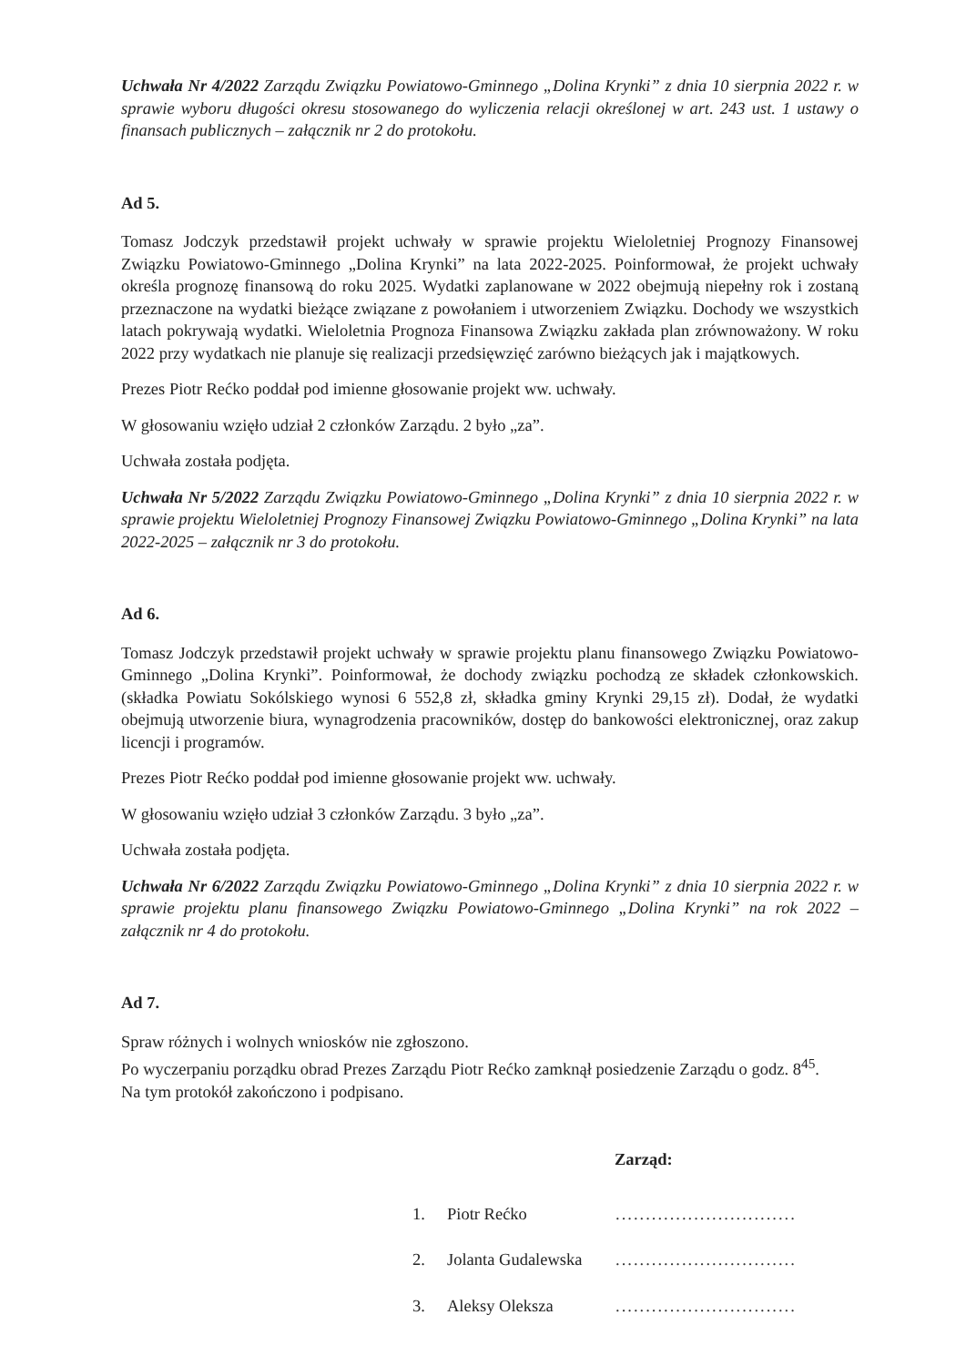Uchwała Nr 4/2022 Zarządu Związku Powiatowo-Gminnego „Dolina Krynki” z dnia 10 sierpnia 2022 r. w sprawie wyboru długości okresu stosowanego do wyliczenia relacji określonej w art. 243 ust. 1 ustawy o finansach publicznych – załącznik nr 2 do protokołu.
Ad 5.
Tomasz Jodczyk przedstawił projekt uchwały w sprawie projektu Wieloletniej Prognozy Finansowej Związku Powiatowo-Gminnego „Dolina Krynki” na lata 2022-2025. Poinformował, że projekt uchwały określa prognozę finansową do roku 2025. Wydatki zaplanowane w 2022 obejmują niepełny rok i zostaną przeznaczone na wydatki bieżące związane z powołaniem i utworzeniem Związku. Dochody we wszystkich latach pokrywają wydatki. Wieloletnia Prognoza Finansowa Związku zakłada plan zrównoważony. W roku 2022 przy wydatkach nie planuje się realizacji przedsięwzięć zarówno bieżących jak i majątkowych.
Prezes Piotr Rećko poddał pod imienne głosowanie projekt ww. uchwały.
W głosowaniu wzięło udział 2 członków Zarządu. 2 było „za”.
Uchwała została podjęta.
Uchwała Nr 5/2022 Zarządu Związku Powiatowo-Gminnego „Dolina Krynki” z dnia 10 sierpnia 2022 r. w sprawie projektu Wieloletniej Prognozy Finansowej Związku Powiatowo-Gminnego „Dolina Krynki” na lata 2022-2025 – załącznik nr 3 do protokołu.
Ad 6.
Tomasz Jodczyk przedstawił projekt uchwały w sprawie projektu planu finansowego Związku Powiatowo-Gminnego „Dolina Krynki”. Poinformował, że dochody związku pochodzą ze składek członkowskich. (składka Powiatu Sokólskiego wynosi 6 552,8 zł, składka gminy Krynki 29,15 zł). Dodał, że wydatki obejmują utworzenie biura, wynagrodzenia pracowników, dostęp do bankowości elektronicznej, oraz zakup licencji i programów.
Prezes Piotr Rećko poddał pod imienne głosowanie projekt ww. uchwały.
W głosowaniu wzięło udział 3 członków Zarządu. 3 było „za”.
Uchwała została podjęta.
Uchwała Nr 6/2022 Zarządu Związku Powiatowo-Gminnego „Dolina Krynki” z dnia 10 sierpnia 2022 r. w sprawie projektu planu finansowego Związku Powiatowo-Gminnego „Dolina Krynki” na rok 2022 – załącznik nr 4 do protokołu.
Ad 7.
Spraw różnych i wolnych wniosków nie zgłoszono.
Po wyczerpaniu porządku obrad Prezes Zarządu Piotr Rećko zamknął posiedzenie Zarządu o godz. 8<sup>45</sup>.
Na tym protokół zakończono i podpisano.
Zarząd:
1. Piotr Rećko..............................
2. Jolanta Gudalewska..............................
3. Aleksy Oleksza..............................